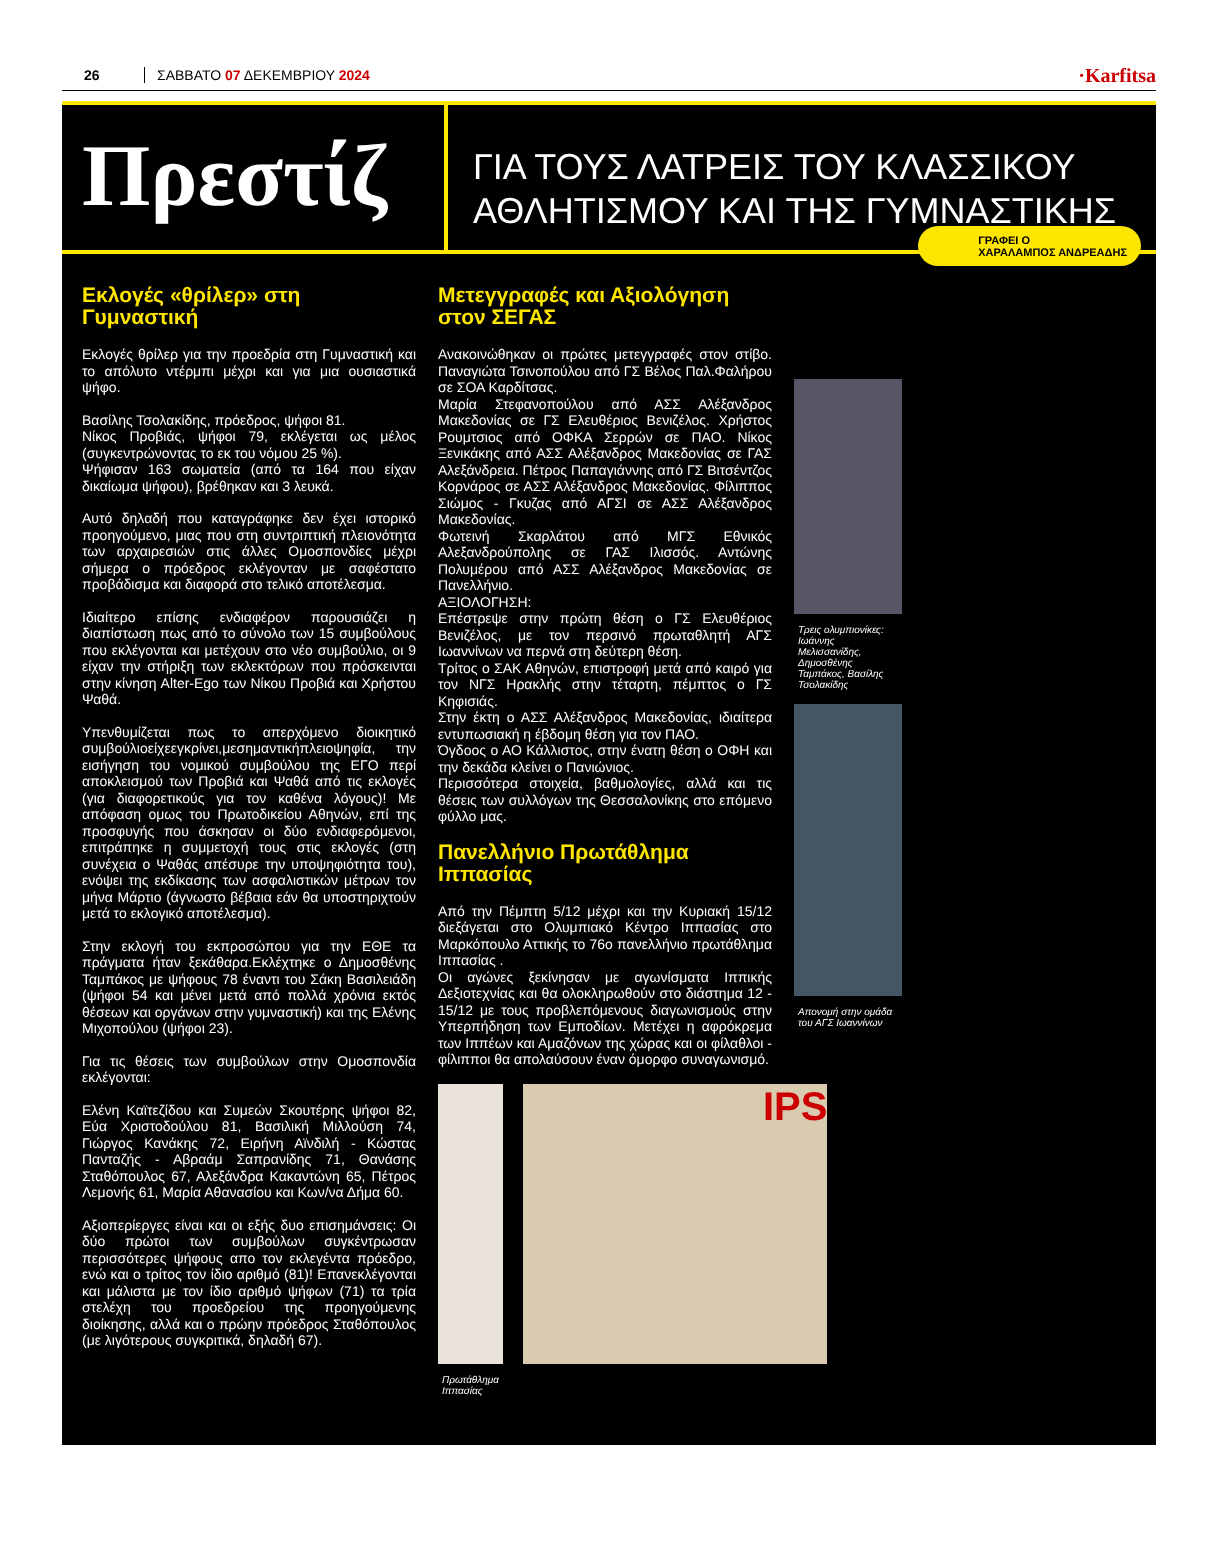26 ΣΑΒΒΑΤΟ 07 ΔΕΚΕΜΒΡΙΟΥ 2024 ·Karfitsa
Πρεστίζ
ΓΙΑ ΤΟΥΣ ΛΑΤΡΕΙΣ ΤΟΥ ΚΛΑΣΣΙΚΟΥ
ΑΘΛΗΤΙΣΜΟΥ ΚΑΙ ΤΗΣ ΓΥΜΝΑΣΤΙΚΗΣ
ΓΡΑΦΕΙ Ο
ΧΑΡΑΛΑΜΠΟΣ ΑΝΔΡΕΑΔΗΣ
Εκλογές «θρίλερ» στη Γυμναστική
Εκλογές θρίλερ για την προεδρία στη Γυμναστική και το απόλυτο ντέρμπι μέχρι και για μια ουσιαστικά ψήφο.
Βασίλης Τσολακίδης, πρόεδρος, ψήφοι 81.
Νίκος Προβιάς, ψήφοι 79, εκλέγεται ως μέλος (συγκεντρώνοντας το εκ του νόμου 25 %).
Ψήφισαν 163 σωματεία (από τα 164 που είχαν δικαίωμα ψήφου), βρέθηκαν και 3 λευκά.
Αυτό δηλαδή που καταγράφηκε δεν έχει ιστορικό προηγούμενο, μιας που στη συντριπτική πλειονότητα των αρχαιρεσιών στις άλλες Ομοσπονδίες μέχρι σήμερα ο πρόεδρος εκλέγονταν με σαφέστατο προβάδισμα και διαφορά στο τελικό αποτέλεσμα.
Ιδιαίτερο επίσης ενδιαφέρον παρουσιάζει η διαπίστωση πως από το σύνολο των 15 συμβούλους που εκλέγονται και μετέχουν στο νέο συμβούλιο, οι 9 είχαν την στήριξη των εκλεκτόρων που πρόσκεινται στην κίνηση Alter-Ego των Νίκου Προβιά και Χρήστου Ψαθά.
Υπενθυμίζεται πως το απερχόμενο διοικητικό συμβούλιοείχεεγκρίνει,μεσημαντικήπλειοψηφία, την εισήγηση του νομικού συμβούλου της ΕΓΟ περί αποκλεισμού των Προβιά και Ψαθά από τις εκλογές (για διαφορετικούς για τον καθένα λόγους)! Με απόφαση ομως του Πρωτοδικείου Αθηνών, επί της προσφυγής που άσκησαν οι δύο ενδιαφερόμενοι, επιτράπηκε η συμμετοχή τους στις εκλογές (στη συνέχεια ο Ψαθάς απέσυρε την υποψηφιότητα του), ενόψει της εκδίκασης των ασφαλιστικών μέτρων τον μήνα Μάρτιο (άγνωστο βέβαια εάν θα υποστηριχτούν μετά το εκλογικό αποτέλεσμα).
Στην εκλογή του εκπροσώπου για την ΕΘΕ τα πράγματα ήταν ξεκάθαρα.Εκλέχτηκε ο Δημοσθένης Ταμπάκος με ψήφους 78 έναντι του Σάκη Βασιλειάδη (ψήφοι 54 και μένει μετά από πολλά χρόνια εκτός θέσεων και οργάνων στην γυμναστική) και της Ελένης Μιχοπούλου (ψήφοι 23).
Για τις θέσεις των συμβούλων στην Ομοσπονδία εκλέγονται:
Ελένη Καϊτεζίδου και Συμεών Σκουτέρης ψήφοι 82, Εύα Χριστοδούλου 81, Βασιλική Μιλλούση 74, Γιώργος Κανάκης 72, Ειρήνη Αϊνδιλή - Κώστας Πανταζής - Αβραάμ Σαπρανίδης 71, Θανάσης Σταθόπουλος 67, Αλεξάνδρα Κακαντώνη 65, Πέτρος Λεμονής 61, Μαρία Αθανασίου και Κων/να Δήμα 60.
Αξιοπερίεργες είναι και οι εξής δυο επισημάνσεις: Οι δύο πρώτοι των συμβούλων συγκέντρωσαν περισσότερες ψήφους απο τον εκλεγέντα πρόεδρο, ενώ και ο τρίτος τον ίδιο αριθμό (81)! Επανεκλέγονται και μάλιστα με τον ίδιο αριθμό ψήφων (71) τα τρία στελέχη του προεδρείου της προηγούμενης διοίκησης, αλλά και ο πρώην πρόεδρος Σταθόπουλος (με λιγότερους συγκριτικά, δηλαδή 67).
Μετεγγραφές και Αξιολόγηση στον ΣΕΓΑΣ
Ανακοινώθηκαν οι πρώτες μετεγγραφές στον στίβο. Παναγιώτα Τσινοπούλου από ΓΣ Βέλος Παλ.Φαλήρου σε ΣΟΑ Καρδίτσας.
Μαρία Στεφανοπούλου από ΑΣΣ Αλέξανδρος Μακεδονίας σε ΓΣ Ελευθέριος Βενιζέλος. Χρήστος Ρουμτσιος από ΟΦΚΑ Σερρών σε ΠΑΟ. Νίκος Ξενικάκης από ΑΣΣ Αλέξανδρος Μακεδονίας σε ΓΑΣ Αλεξάνδρεια. Πέτρος Παπαγιάννης από ΓΣ Βιτσέντζος Κορνάρος σε ΑΣΣ Αλέξανδρος Μακεδονίας. Φίλιππος Σιώμος - Γκυζας από ΑΓΣΙ σε ΑΣΣ Αλέξανδρος Μακεδονίας.
Φωτεινή Σκαρλάτου από ΜΓΣ Εθνικός Αλεξανδρούπολης σε ΓΑΣ Ιλισσός. Αντώνης Πολυμέρου από ΑΣΣ Αλέξανδρος Μακεδονίας σε Πανελλήνιο.
ΑΞΙΟΛΟΓΗΣΗ:
Επέστρεψε στην πρώτη θέση ο ΓΣ Ελευθέριος Βενιζέλος, με τον περσινό πρωταθλητή ΑΓΣ Ιωαννίνων να περνά στη δεύτερη θέση.
Τρίτος ο ΣΑΚ Αθηνών, επιστροφή μετά από καιρό για τον ΝΓΣ Ηρακλής στην τέταρτη, πέμπτος ο ΓΣ Κηφισιάς.
Στην έκτη ο ΑΣΣ Αλέξανδρος Μακεδονίας, ιδιαίτερα εντυπωσιακή η έβδομη θέση για τον ΠΑΟ.
Όγδοος ο ΑΟ Κάλλιστος, στην ένατη θέση ο ΟΦΗ και την δεκάδα κλείνει ο Πανιώνιος.
Περισσότερα στοιχεία, βαθμολογίες, αλλά και τις θέσεις των συλλόγων της Θεσσαλονίκης στο επόμενο φύλλο μας.
Πανελλήνιο Πρωτάθλημα Ιππασίας
Από την Πέμπτη 5/12 μέχρι και την Κυριακή 15/12 διεξάγεται στο Ολυμπιακό Κέντρο Ιππασίας στο Μαρκόπουλο Αττικής το 76ο πανελλήνιο πρωτάθλημα Ιππασίας .
Οι αγώνες ξεκίνησαν με αγωνίσματα Ιππικής Δεξιοτεχνίας και θα ολοκληρωθούν στο διάστημα 12 - 15/12 με τους προβλεπόμενους διαγωνισμούς στην Υπερπήδηση των Εμποδίων. Μετέχει η αφρόκρεμα των Ιππέων και Αμαζόνων της χώρας και οι φίλαθλοι - φίλιπποι θα απολαύσουν έναν όμορφο συναγωνισμό.
Πρωτάθλημα Ιππασίας
IPS
Τρεις ολυμπιονίκες: Ιωάννης Μελισσανίδης, Δημοσθένης Ταμπάκος, Βασίλης Τσολακίδης
Απονομή στην ομάδα του ΑΓΣ Ιωαννίνων